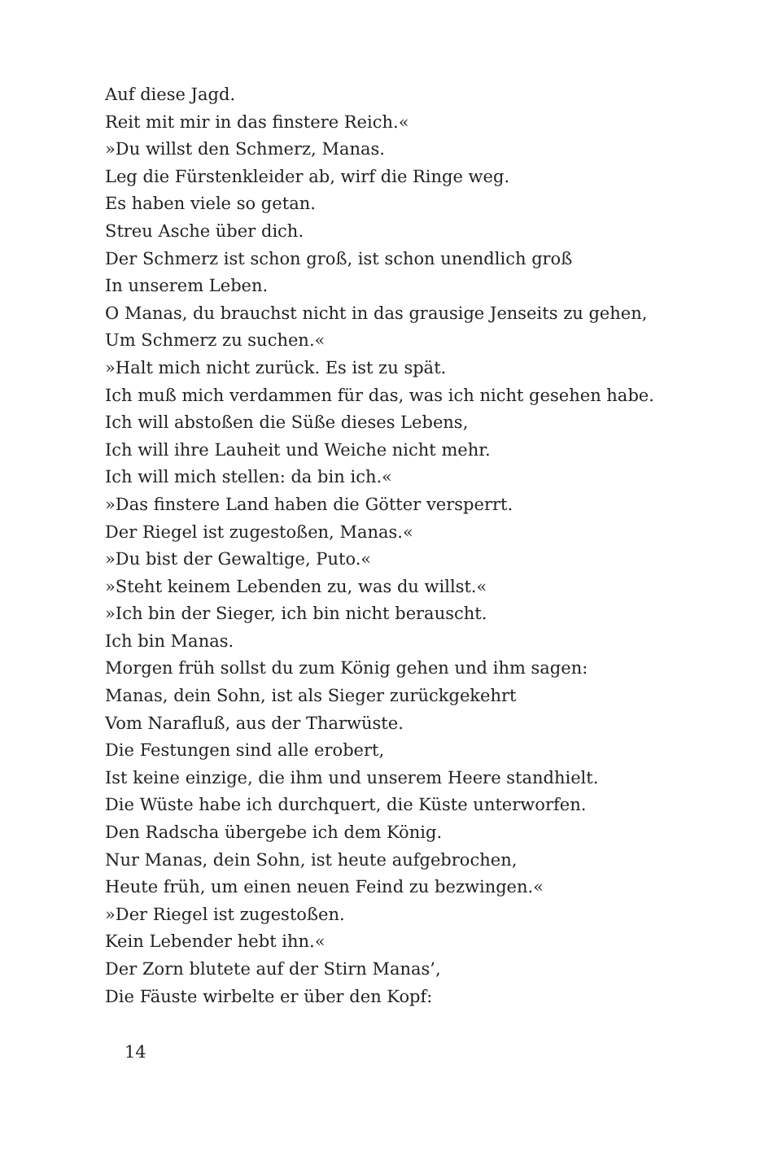Auf diese Jagd.
Reit mit mir in das finstere Reich.«
»Du willst den Schmerz, Manas.
Leg die Fürstenkleider ab, wirf die Ringe weg.
Es haben viele so getan.
Streu Asche über dich.
Der Schmerz ist schon groß, ist schon unendlich groß
In unserem Leben.
O Manas, du brauchst nicht in das grausige Jenseits zu gehen,
Um Schmerz zu suchen.«
»Halt mich nicht zurück. Es ist zu spät.
Ich muß mich verdammen für das, was ich nicht gesehen habe.
Ich will abstoßen die Süße dieses Lebens,
Ich will ihre Lauheit und Weiche nicht mehr.
Ich will mich stellen: da bin ich.«
»Das finstere Land haben die Götter versperrt.
Der Riegel ist zugestoßen, Manas.«
»Du bist der Gewaltige, Puto.«
»Steht keinem Lebenden zu, was du willst.«
»Ich bin der Sieger, ich bin nicht berauscht.
Ich bin Manas.
Morgen früh sollst du zum König gehen und ihm sagen:
Manas, dein Sohn, ist als Sieger zurückgekehrt
Vom Narafluß, aus der Tharwüste.
Die Festungen sind alle erobert,
Ist keine einzige, die ihm und unserem Heere standhielt.
Die Wüste habe ich durchquert, die Küste unterworfen.
Den Radscha übergebe ich dem König.
Nur Manas, dein Sohn, ist heute aufgebrochen,
Heute früh, um einen neuen Feind zu bezwingen.«
»Der Riegel ist zugestoßen.
Kein Lebender hebt ihn.«
Der Zorn blutete auf der Stirn Manas’,
Die Fäuste wirbelte er über den Kopf:
14